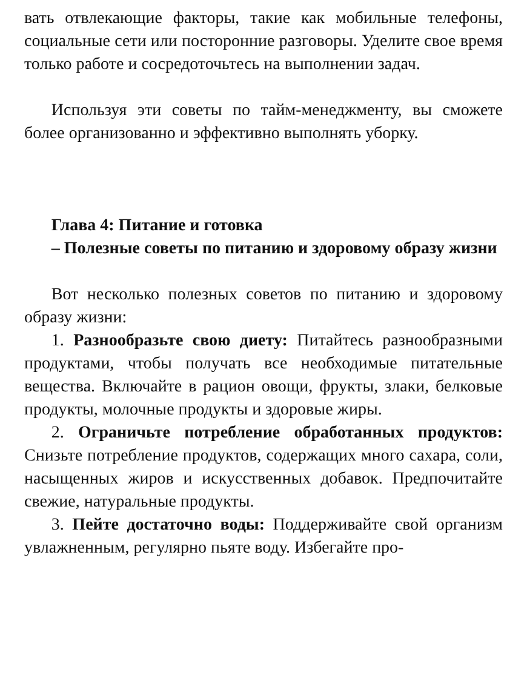вать отвлекающие факторы, такие как мобильные телефоны, социальные сети или посторонние разговоры. Уделите свое время только работе и сосредоточьтесь на выполнении задач.
Используя эти советы по тайм-менеджменту, вы сможете более организованно и эффективно выполнять уборку.
Глава 4: Питание и готовка
– Полезные советы по питанию и здоровому образу жизни
Вот несколько полезных советов по питанию и здоровому образу жизни:
1. Разнообразьте свою диету: Питайтесь разнообразными продуктами, чтобы получать все необходимые питательные вещества. Включайте в рацион овощи, фрукты, злаки, белковые продукты, молочные продукты и здоровые жиры.
2. Ограничьте потребление обработанных продуктов: Снизьте потребление продуктов, содержащих много сахара, соли, насыщенных жиров и искусственных добавок. Предпочитайте свежие, натуральные продукты.
3. Пейте достаточно воды: Поддерживайте свой организм увлажненным, регулярно пьяте воду. Избегайте про-